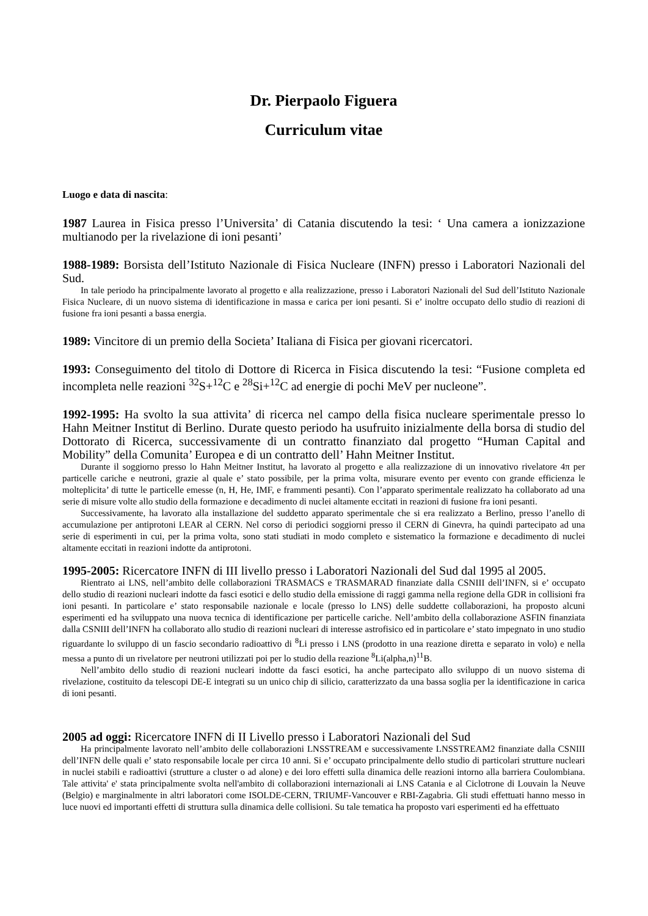Dr. Pierpaolo Figuera
Curriculum vitae
Luogo e data di nascita:
1987 Laurea in Fisica presso l’Universita’ di Catania discutendo la tesi: ‘ Una camera a ionizzazione multianodo per la rivelazione di ioni pesanti’
1988-1989: Borsista dell’Istituto Nazionale di Fisica Nucleare (INFN) presso i Laboratori Nazionali del Sud.
In tale periodo ha principalmente lavorato al progetto e alla realizzazione, presso i Laboratori Nazionali del Sud dell’Istituto Nazionale Fisica Nucleare, di un nuovo sistema di identificazione in massa e carica per ioni pesanti. Si e’ inoltre occupato dello studio di reazioni di fusione fra ioni pesanti a bassa energia.
1989: Vincitore di un premio della Societa’ Italiana di Fisica per giovani ricercatori.
1993: Conseguimento del titolo di Dottore di Ricerca in Fisica discutendo la tesi: “Fusione completa ed incompleta nelle reazioni <sup>32</sup>S+<sup>12</sup>C e <sup>28</sup>Si+<sup>12</sup>C ad energie di pochi MeV per nucleone”.
1992-1995: Ha svolto la sua attivita’ di ricerca nel campo della fisica nucleare sperimentale presso lo Hahn Meitner Institut di Berlino. Durate questo periodo ha usufruito inizialmente della borsa di studio del Dottorato di Ricerca, successivamente di un contratto finanziato dal progetto “Human Capital and Mobility” della Comunita’ Europea e di un contratto dell’ Hahn Meitner Institut.
Durante il soggiorno presso lo Hahn Meitner Institut, ha lavorato al progetto e alla realizzazione di un innovativo rivelatore 4π per particelle cariche e neutroni, grazie al quale e’ stato possibile, per la prima volta, misurare evento per evento con grande efficienza le molteplicita’ di tutte le particelle emesse (n, H, He, IMF, e frammenti pesanti). Con l’apparato sperimentale realizzato ha collaborato ad una serie di misure volte allo studio della formazione e decadimento di nuclei altamente eccitati in reazioni di fusione fra ioni pesanti.
Successivamente, ha lavorato alla installazione del suddetto apparato sperimentale che si era realizzato a Berlino, presso l’anello di accumulazione per antiprotoni LEAR al CERN. Nel corso di periodici soggiorni presso il CERN di Ginevra, ha quindi partecipato ad una serie di esperimenti in cui, per la prima volta, sono stati studiati in modo completo e sistematico la formazione e decadimento di nuclei altamente eccitati in reazioni indotte da antiprotoni.
1995-2005: Ricercatore INFN di III livello presso i Laboratori Nazionali del Sud dal 1995 al 2005.
Rientrato ai LNS, nell’ambito delle collaborazioni TRASMACS e TRASMARAD finanziate dalla CSNIII dell’INFN, si e’ occupato dello studio di reazioni nucleari indotte da fasci esotici e dello studio della emissione di raggi gamma nella regione della GDR in collisioni fra ioni pesanti. In particolare e’ stato responsabile nazionale e locale (presso lo LNS) delle suddette collaborazioni, ha proposto alcuni esperimenti ed ha sviluppato una nuova tecnica di identificazione per particelle cariche. Nell’ambito della collaborazione ASFIN finanziata dalla CSNIII dell’INFN ha collaborato allo studio di reazioni nucleari di interesse astrofisico ed in particolare e’ stato impegnato in uno studio riguardante lo sviluppo di un fascio secondario radioattivo di <sup>8</sup>Li presso i LNS (prodotto in una reazione diretta e separato in volo) e nella messa a punto di un rivelatore per neutroni utilizzati poi per lo studio della reazione <sup>8</sup>Li(alpha,n)<sup>11</sup>B.
Nell’ambito dello studio di reazioni nucleari indotte da fasci esotici, ha anche partecipato allo sviluppo di un nuovo sistema di rivelazione, costituito da telescopi DE-E integrati su un unico chip di silicio, caratterizzato da una bassa soglia per la identificazione in carica di ioni pesanti.
2005 ad oggi: Ricercatore INFN di II Livello presso i Laboratori Nazionali del Sud
Ha principalmente lavorato nell’ambito delle collaborazioni LNSSTREAM e successivamente LNSSTREAM2 finanziate dalla CSNIII dell’INFN delle quali e’ stato responsabile locale per circa 10 anni. Si e’ occupato principalmente dello studio di particolari strutture nucleari in nuclei stabili e radioattivi (strutture a cluster o ad alone) e dei loro effetti sulla dinamica delle reazioni intorno alla barriera Coulombiana. Tale attivita' e' stata principalmente svolta nell'ambito di collaborazioni internazionali ai LNS Catania e al Ciclotrone di Louvain la Neuve (Belgio) e marginalmente in altri laboratori come ISOLDE-CERN, TRIUMF-Vancouver e RBI-Zagabria. Gli studi effettuati hanno messo in luce nuovi ed importanti effetti di struttura sulla dinamica delle collisioni. Su tale tematica ha proposto vari esperimenti ed ha effettuato